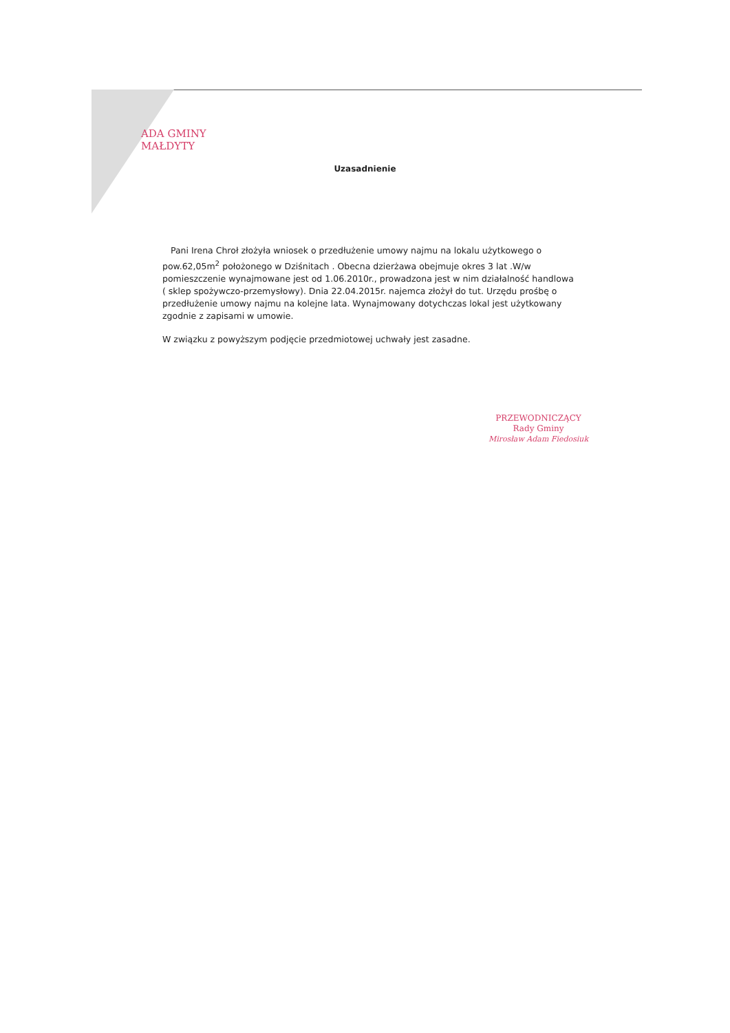ADA GMINY
MAŁDYTY
Uzasadnienie
Pani Irena Chroł złożyła wniosek o przedłużenie umowy najmu na lokalu użytkowego o pow.62,05m<sup>2</sup> położonego w Dziśnitach . Obecna dzierżawa obejmuje okres 3 lat .W/w pomieszczenie wynajmowane jest od 1.06.2010r., prowadzona jest w nim działalność handlowa ( sklep spożywczo-przemysłowy). Dnia 22.04.2015r. najemca złożył do tut. Urzędu prośbę o przedłużenie umowy najmu na kolejne lata. Wynajmowany dotychczas lokal jest użytkowany zgodnie z zapisami w umowie.
W związku z powyższym podjęcie przedmiotowej uchwały jest zasadne.
PRZEWODNICZĄCY
Rady Gminy
Mirosław Adam Fiedosiuk